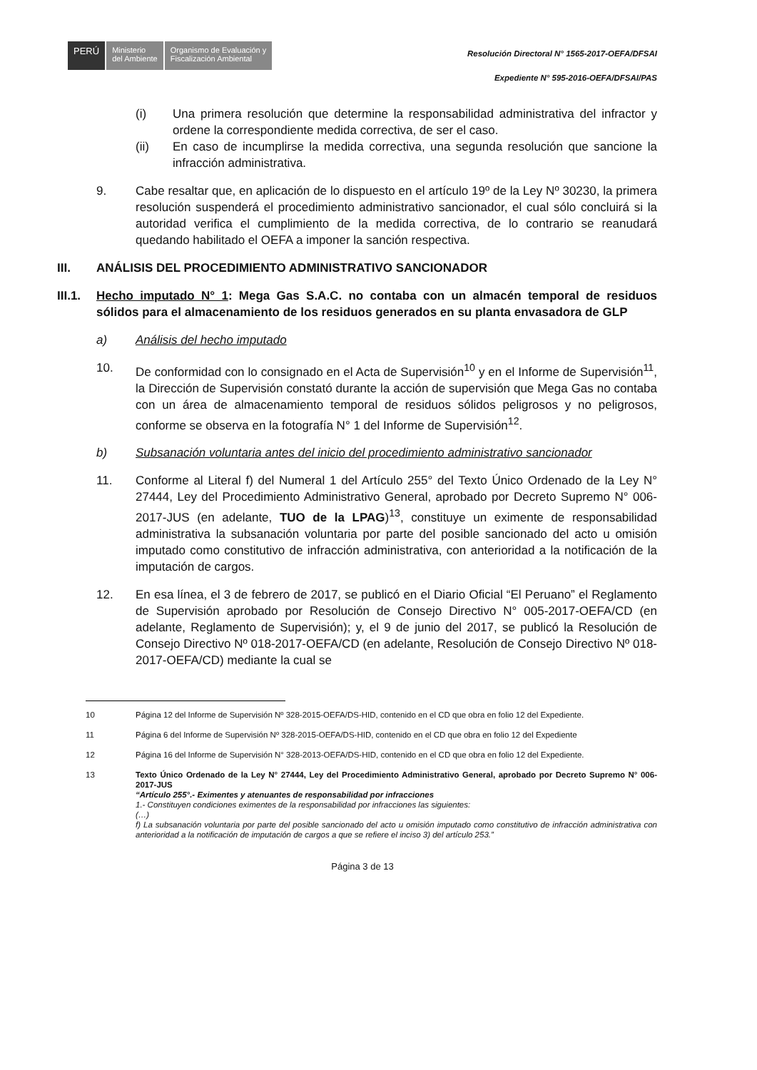PERÚ
Ministerio
del Ambiente
Organismo de Evaluación y
Fiscalización Ambiental
Resolución Directoral N° 1565-2017-OEFA/DFSAI
Expediente N° 595-2016-OEFA/DFSAI/PAS
(i) Una primera resolución que determine la responsabilidad administrativa del infractor y ordene la correspondiente medida correctiva, de ser el caso.
(ii) En caso de incumplirse la medida correctiva, una segunda resolución que sancione la infracción administrativa.
9. Cabe resaltar que, en aplicación de lo dispuesto en el artículo 19º de la Ley Nº 30230, la primera resolución suspenderá el procedimiento administrativo sancionador, el cual sólo concluirá si la autoridad verifica el cumplimiento de la medida correctiva, de lo contrario se reanudará quedando habilitado el OEFA a imponer la sanción respectiva.
III. ANÁLISIS DEL PROCEDIMIENTO ADMINISTRATIVO SANCIONADOR
III.1. Hecho imputado N° 1: Mega Gas S.A.C. no contaba con un almacén temporal de residuos sólidos para el almacenamiento de los residuos generados en su planta envasadora de GLP
a) Análisis del hecho imputado
10. De conformidad con lo consignado en el Acta de Supervisión<sup>10</sup> y en el Informe de Supervisión<sup>11</sup>, la Dirección de Supervisión constató durante la acción de supervisión que Mega Gas no contaba con un área de almacenamiento temporal de residuos sólidos peligrosos y no peligrosos, conforme se observa en la fotografía N° 1 del Informe de Supervisión<sup>12</sup>.
b) Subsanación voluntaria antes del inicio del procedimiento administrativo sancionador
11. Conforme al Literal f) del Numeral 1 del Artículo 255° del Texto Único Ordenado de la Ley N° 27444, Ley del Procedimiento Administrativo General, aprobado por Decreto Supremo N° 006-2017-JUS (en adelante, TUO de la LPAG)<sup>13</sup>, constituye un eximente de responsabilidad administrativa la subsanación voluntaria por parte del posible sancionado del acto u omisión imputado como constitutivo de infracción administrativa, con anterioridad a la notificación de la imputación de cargos.
12. En esa línea, el 3 de febrero de 2017, se publicó en el Diario Oficial “El Peruano” el Reglamento de Supervisión aprobado por Resolución de Consejo Directivo N° 005-2017-OEFA/CD (en adelante, Reglamento de Supervisión); y, el 9 de junio del 2017, se publicó la Resolución de Consejo Directivo Nº 018-2017-OEFA/CD (en adelante, Resolución de Consejo Directivo Nº 018-2017-OEFA/CD) mediante la cual se
10 Página 12 del Informe de Supervisión Nº 328-2015-OEFA/DS-HID, contenido en el CD que obra en folio 12 del Expediente.
11 Página 6 del Informe de Supervisión Nº 328-2015-OEFA/DS-HID, contenido en el CD que obra en folio 12 del Expediente
12 Página 16 del Informe de Supervisión N° 328-2013-OEFA/DS-HID, contenido en el CD que obra en folio 12 del Expediente.
13 Texto Único Ordenado de la Ley N° 27444, Ley del Procedimiento Administrativo General, aprobado por Decreto Supremo N° 006-2017-JUS
“Artículo 255°.- Eximentes y atenuantes de responsabilidad por infracciones
1.- Constituyen condiciones eximentes de la responsabilidad por infracciones las siguientes:
(…)
f) La subsanación voluntaria por parte del posible sancionado del acto u omisión imputado como constitutivo de infracción administrativa con anterioridad a la notificación de imputación de cargos a que se refiere el inciso 3) del artículo 253.”
Página 3 de 13